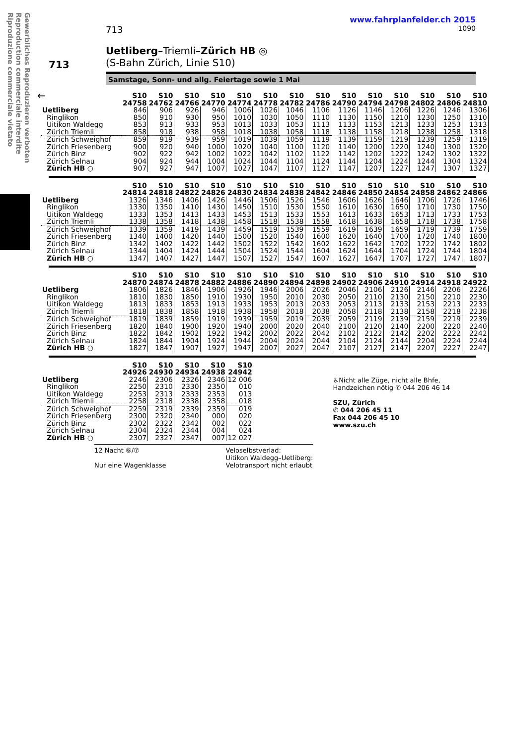Gewerbliches Reproduzieren verboten
Reproduction commerciale interdite
Riproduzione commerciale vietato
www.fahrplanfelder.ch 2015
713 1090
Uetliberg–Triemli–Zürich HB ◎
(S-Bahn Zürich, Linie S10)
713
Samstage, Sonn- und allg. Feiertage sowie 1 Mai
←
| | S10 24758 | S10 24762 | S10 24766 | S10 24770 | S10 24774 | S10 24778 | S10 24782 | S10 24786 | S10 24790 | S10 24794 | S10 24798 | S10 24802 | S10 24806 | S10 24810 |
| --- | --- | --- | --- | --- | --- | --- | --- | --- | --- | --- | --- | --- | --- | --- |
| Uetliberg | 846 | 906 | 926 | 946 | 1006 | 1026 | 1046 | 1106 | 1126 | 1146 | 1206 | 1226 | 1246 | 1306 |
| Ringlikon | 850 | 910 | 930 | 950 | 1010 | 1030 | 1050 | 1110 | 1130 | 1150 | 1210 | 1230 | 1250 | 1310 |
| Uitikon Waldegg | 853 | 913 | 933 | 953 | 1013 | 1033 | 1053 | 1113 | 1133 | 1153 | 1213 | 1233 | 1253 | 1313 |
| Zürich Triemli | 858 | 918 | 938 | 958 | 1018 | 1038 | 1058 | 1118 | 1138 | 1158 | 1218 | 1238 | 1258 | 1318 |
| Zürich Schweighof | 859 | 919 | 939 | 959 | 1019 | 1039 | 1059 | 1119 | 1139 | 1159 | 1219 | 1239 | 1259 | 1319 |
| Zürich Friesenberg | 900 | 920 | 940 | 1000 | 1020 | 1040 | 1100 | 1120 | 1140 | 1200 | 1220 | 1240 | 1300 | 1320 |
| Zürich Binz | 902 | 922 | 942 | 1002 | 1022 | 1042 | 1102 | 1122 | 1142 | 1202 | 1222 | 1242 | 1302 | 1322 |
| Zürich Selnau | 904 | 924 | 944 | 1004 | 1024 | 1044 | 1104 | 1124 | 1144 | 1204 | 1224 | 1244 | 1304 | 1324 |
| Zürich HB ○ | 907 | 927 | 947 | 1007 | 1027 | 1047 | 1107 | 1127 | 1147 | 1207 | 1227 | 1247 | 1307 | 1327 |
| | S10 24814 | S10 24818 | S10 24822 | S10 24826 | S10 24830 | S10 24834 | S10 24838 | S10 24842 | S10 24846 | S10 24850 | S10 24854 | S10 24858 | S10 24862 | S10 24866 |
| --- | --- | --- | --- | --- | --- | --- | --- | --- | --- | --- | --- | --- | --- | --- |
| Uetliberg | 1326 | 1346 | 1406 | 1426 | 1446 | 1506 | 1526 | 1546 | 1606 | 1626 | 1646 | 1706 | 1726 | 1746 |
| Ringlikon | 1330 | 1350 | 1410 | 1430 | 1450 | 1510 | 1530 | 1550 | 1610 | 1630 | 1650 | 1710 | 1730 | 1750 |
| Uitikon Waldegg | 1333 | 1353 | 1413 | 1433 | 1453 | 1513 | 1533 | 1553 | 1613 | 1633 | 1653 | 1713 | 1733 | 1753 |
| Zürich Triemli | 1338 | 1358 | 1418 | 1438 | 1458 | 1518 | 1538 | 1558 | 1618 | 1638 | 1658 | 1718 | 1738 | 1758 |
| Zürich Schweighof | 1339 | 1359 | 1419 | 1439 | 1459 | 1519 | 1539 | 1559 | 1619 | 1639 | 1659 | 1719 | 1739 | 1759 |
| Zürich Friesenberg | 1340 | 1400 | 1420 | 1440 | 1500 | 1520 | 1540 | 1600 | 1620 | 1640 | 1700 | 1720 | 1740 | 1800 |
| Zürich Binz | 1342 | 1402 | 1422 | 1442 | 1502 | 1522 | 1542 | 1602 | 1622 | 1642 | 1702 | 1722 | 1742 | 1802 |
| Zürich Selnau | 1344 | 1404 | 1424 | 1444 | 1504 | 1524 | 1544 | 1604 | 1624 | 1644 | 1704 | 1724 | 1744 | 1804 |
| Zürich HB ○ | 1347 | 1407 | 1427 | 1447 | 1507 | 1527 | 1547 | 1607 | 1627 | 1647 | 1707 | 1727 | 1747 | 1807 |
| | S10 24870 | S10 24874 | S10 24878 | S10 24882 | S10 24886 | S10 24890 | S10 24894 | S10 24898 | S10 24902 | S10 24906 | S10 24910 | S10 24914 | S10 24918 | S10 24922 |
| --- | --- | --- | --- | --- | --- | --- | --- | --- | --- | --- | --- | --- | --- | --- |
| Uetliberg | 1806 | 1826 | 1846 | 1906 | 1926 | 1946 | 2006 | 2026 | 2046 | 2106 | 2126 | 2146 | 2206 | 2226 |
| Ringlikon | 1810 | 1830 | 1850 | 1910 | 1930 | 1950 | 2010 | 2030 | 2050 | 2110 | 2130 | 2150 | 2210 | 2230 |
| Uitikon Waldegg | 1813 | 1833 | 1853 | 1913 | 1933 | 1953 | 2013 | 2033 | 2053 | 2113 | 2133 | 2153 | 2213 | 2233 |
| Zürich Triemli | 1818 | 1838 | 1858 | 1918 | 1938 | 1958 | 2018 | 2038 | 2058 | 2118 | 2138 | 2158 | 2218 | 2238 |
| Zürich Schweighof | 1819 | 1839 | 1859 | 1919 | 1939 | 1959 | 2019 | 2039 | 2059 | 2119 | 2139 | 2159 | 2219 | 2239 |
| Zürich Friesenberg | 1820 | 1840 | 1900 | 1920 | 1940 | 2000 | 2020 | 2040 | 2100 | 2120 | 2140 | 2200 | 2220 | 2240 |
| Zürich Binz | 1822 | 1842 | 1902 | 1922 | 1942 | 2002 | 2022 | 2042 | 2102 | 2122 | 2142 | 2202 | 2222 | 2242 |
| Zürich Selnau | 1824 | 1844 | 1904 | 1924 | 1944 | 2004 | 2024 | 2044 | 2104 | 2124 | 2144 | 2204 | 2224 | 2244 |
| Zürich HB ○ | 1827 | 1847 | 1907 | 1927 | 1947 | 2007 | 2027 | 2047 | 2107 | 2127 | 2147 | 2207 | 2227 | 2247 |
| | S10 24926 | S10 24930 | S10 24934 | S10 24938 | S10 24942 |
| --- | --- | --- | --- | --- | --- |
| Uetliberg | 2246 | 2306 | 2326 | 2346 | 12 006 |
| Ringlikon | 2250 | 2310 | 2330 | 2350 | 010 |
| Uitikon Waldegg | 2253 | 2313 | 2333 | 2353 | 013 |
| Zürich Triemli | 2258 | 2318 | 2338 | 2358 | 018 |
| Zürich Schweighof | 2259 | 2319 | 2339 | 2359 | 019 |
| Zürich Friesenberg | 2300 | 2320 | 2340 | 000 | 020 |
| Zürich Binz | 2302 | 2322 | 2342 | 002 | 022 |
| Zürich Selnau | 2304 | 2324 | 2344 | 004 | 024 |
| Zürich HB ○ | 2307 | 2327 | 2347 | 007 | 12 027 |
12 Nacht ⑥/⑦
Nur eine Wagenklasse
Veloselbstverlad:
Uitikon Waldegg–Uetliberg:
Velotransport nicht erlaubt
♿Nicht alle Züge, nicht alle Bhfe,
Handzeichen nötig ✆ 044 206 46 14
SZU, Zürich
✆ 044 206 45 11
Fax 044 206 45 10
www.szu.ch